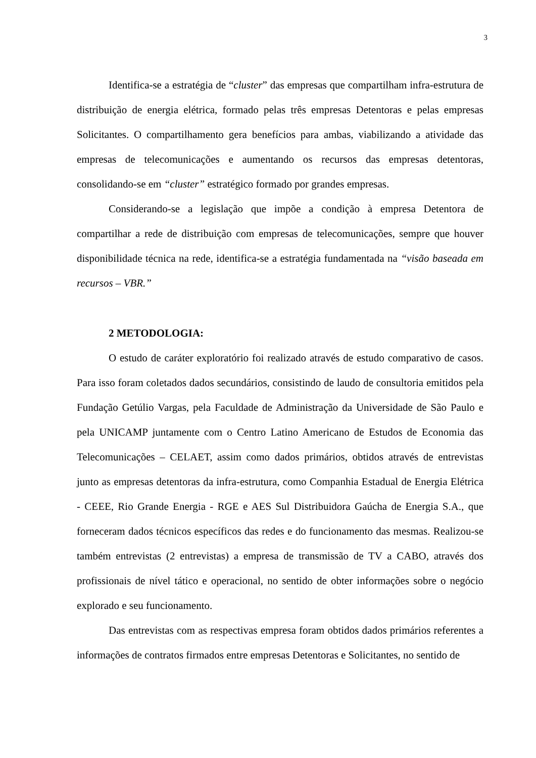3
Identifica-se a estratégia de “cluster” das empresas que compartilham infra-estrutura de distribuição de energia elétrica, formado pelas três empresas Detentoras e pelas empresas Solicitantes. O compartilhamento gera benefícios para ambas, viabilizando a atividade das empresas de telecomunicações e aumentando os recursos das empresas detentoras, consolidando-se em “cluster” estratégico formado por grandes empresas.
Considerando-se a legislação que impõe a condição à empresa Detentora de compartilhar a rede de distribuição com empresas de telecomunicações, sempre que houver disponibilidade técnica na rede, identifica-se a estratégia fundamentada na “visão baseada em recursos – VBR.”
2 METODOLOGIA:
O estudo de caráter exploratório foi realizado através de estudo comparativo de casos. Para isso foram coletados dados secundários, consistindo de laudo de consultoria emitidos pela Fundação Getúlio Vargas, pela Faculdade de Administração da Universidade de São Paulo e pela UNICAMP juntamente com o Centro Latino Americano de Estudos de Economia das Telecomunicações – CELAET, assim como dados primários, obtidos através de entrevistas junto as empresas detentoras da infra-estrutura, como Companhia Estadual de Energia Elétrica - CEEE, Rio Grande Energia - RGE e AES Sul Distribuidora Gaúcha de Energia S.A., que forneceram dados técnicos específicos das redes e do funcionamento das mesmas. Realizou-se também entrevistas (2 entrevistas) a empresa de transmissão de TV a CABO, através dos profissionais de nível tático e operacional, no sentido de obter informações sobre o negócio explorado e seu funcionamento.
Das entrevistas com as respectivas empresa foram obtidos dados primários referentes a informações de contratos firmados entre empresas Detentoras e Solicitantes, no sentido de